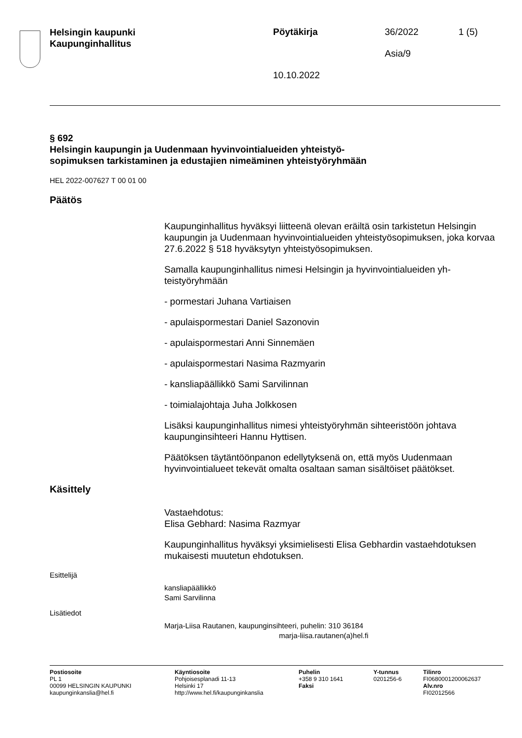Helsingin kaupunki
Kaupunginhallitus
Pöytäkirja
10.10.2022
36/2022
Asia/9
1 (5)
§ 692
Helsingin kaupungin ja Uudenmaan hyvinvointialueiden yhteistyö­sopimuksen tarkistaminen ja edustajien nimeäminen yhteistyöryh­mään
HEL 2022-007627 T 00 01 00
Päätös
Kaupunginhallitus hyväksyi liitteenä olevan eräiltä osin tarkistetun Hel­singin kaupungin ja Uudenmaan hyvinvointialueiden yhteistyösopimuk­sen, joka korvaa 27.6.2022 § 518 hyväksytyn yhteistyösopimuksen.
Samalla kaupunginhallitus nimesi Helsingin ja hyvinvointialueiden yh­teistyöryhmään
- pormestari Juhana Vartiaisen
- apulaispormestari Daniel Sazonovin
- apulaispormestari Anni Sinnemäen
- apulaispormestari Nasima Razmyarin
- kansliapäällikkö Sami Sarvilinnan
- toimialajohtaja Juha Jolkkosen
Lisäksi kaupunginhallitus nimesi yhteistyöryhmän sihteeristöön johtava kaupunginsihteeri Hannu Hyttisen.
Päätöksen täytäntöönpanon edellytyksenä on, että myös Uudenmaan hyvinvointialueet tekevät omalta osaltaan saman sisältöiset päätökset.
Käsittely
Vastaehdotus:
Elisa Gebhard: Nasima Razmyar
Kaupunginhallitus hyväksyi yksimielisesti Elisa Gebhardin vastaehdo­tuksen mukaisesti muutetun ehdotuksen.
Esittelijä
kansliapäällikkö
Sami Sarvilinna
Lisätiedot
Marja-Liisa Rautanen, kaupunginsihteeri, puhelin: 310 36184
marja-liisa.rautanen(a)hel.fi
Postiosoite
PL 1
00099 HELSINGIN KAUPUNKI
kaupunginkanslia@hel.fi
Käyntiosoite
Pohjoisesplanadi 11-13
Helsinki 17
http://www.hel.fi/kaupunginkanslia
Puhelin
+358 9 310 1641
Faksi
Y-tunnus
0201256-6
Tilinro
FI0680001200062637
Alv.nro
FI02012566